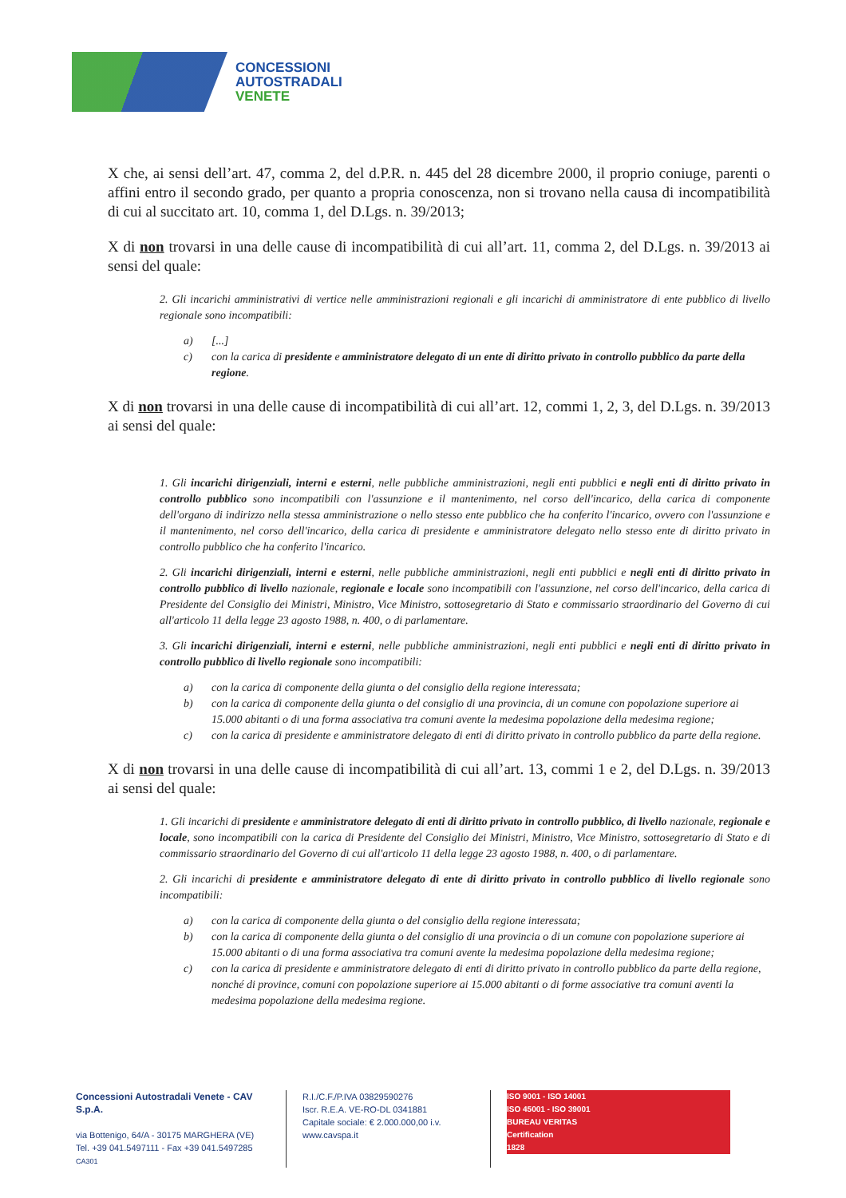CONCESSIONI
AUTOSTRADALI
VENETE
X che, ai sensi dell’art. 47, comma 2, del d.P.R. n. 445 del 28 dicembre 2000, il proprio coniuge, parenti o affini entro il secondo grado, per quanto a propria conoscenza, non si trovano nella causa di incompatibilità di cui al succitato art. 10, comma 1, del D.Lgs. n. 39/2013;
X di non trovarsi in una delle cause di incompatibilità di cui all’art. 11, comma 2, del D.Lgs. n. 39/2013 ai sensi del quale:
2. Gli incarichi amministrativi di vertice nelle amministrazioni regionali e gli incarichi di amministratore di ente pubblico di livello regionale sono incompatibili:
a) [...]
c) con la carica di presidente e amministratore delegato di un ente di diritto privato in controllo pubblico da parte della regione.
X di non trovarsi in una delle cause di incompatibilità di cui all’art. 12, commi 1, 2, 3, del D.Lgs. n. 39/2013 ai sensi del quale:
1. Gli incarichi dirigenziali, interni e esterni, nelle pubbliche amministrazioni, negli enti pubblici e negli enti di diritto privato in controllo pubblico sono incompatibili con l'assunzione e il mantenimento, nel corso dell'incarico, della carica di componente dell'organo di indirizzo nella stessa amministrazione o nello stesso ente pubblico che ha conferito l'incarico, ovvero con l'assunzione e il mantenimento, nel corso dell'incarico, della carica di presidente e amministratore delegato nello stesso ente di diritto privato in controllo pubblico che ha conferito l'incarico.
2. Gli incarichi dirigenziali, interni e esterni, nelle pubbliche amministrazioni, negli enti pubblici e negli enti di diritto privato in controllo pubblico di livello nazionale, regionale e locale sono incompatibili con l'assunzione, nel corso dell'incarico, della carica di Presidente del Consiglio dei Ministri, Ministro, Vice Ministro, sottosegretario di Stato e commissario straordinario del Governo di cui all'articolo 11 della legge 23 agosto 1988, n. 400, o di parlamentare.
3. Gli incarichi dirigenziali, interni e esterni, nelle pubbliche amministrazioni, negli enti pubblici e negli enti di diritto privato in controllo pubblico di livello regionale sono incompatibili:
a) con la carica di componente della giunta o del consiglio della regione interessata;
b) con la carica di componente della giunta o del consiglio di una provincia, di un comune con popolazione superiore ai 15.000 abitanti o di una forma associativa tra comuni avente la medesima popolazione della medesima regione;
c) con la carica di presidente e amministratore delegato di enti di diritto privato in controllo pubblico da parte della regione.
X di non trovarsi in una delle cause di incompatibilità di cui all’art. 13, commi 1 e 2, del D.Lgs. n. 39/2013 ai sensi del quale:
1. Gli incarichi di presidente e amministratore delegato di enti di diritto privato in controllo pubblico, di livello nazionale, regionale e locale, sono incompatibili con la carica di Presidente del Consiglio dei Ministri, Ministro, Vice Ministro, sottosegretario di Stato e di commissario straordinario del Governo di cui all'articolo 11 della legge 23 agosto 1988, n. 400, o di parlamentare.
2. Gli incarichi di presidente e amministratore delegato di ente di diritto privato in controllo pubblico di livello regionale sono incompatibili:
a) con la carica di componente della giunta o del consiglio della regione interessata;
b) con la carica di componente della giunta o del consiglio di una provincia o di un comune con popolazione superiore ai 15.000 abitanti o di una forma associativa tra comuni avente la medesima popolazione della medesima regione;
c) con la carica di presidente e amministratore delegato di enti di diritto privato in controllo pubblico da parte della regione, nonché di province, comuni con popolazione superiore ai 15.000 abitanti o di forme associative tra comuni aventi la medesima popolazione della medesima regione.
Concessioni Autostradali Venete - CAV S.p.A.
via Bottenigo, 64/A - 30175 MARGHERA (VE)
Tel. +39 041.5497111 - Fax +39 041.5497285
CA301
R.I./C.F./P.IVA 03829590276
Iscr. R.E.A. VE-RO-DL 0341881
Capitale sociale: € 2.000.000,00 i.v.
www.cavspa.it
ISO 9001 - ISO 14001
ISO 45001 - ISO 39001
BUREAU VERITAS
Certification
1828